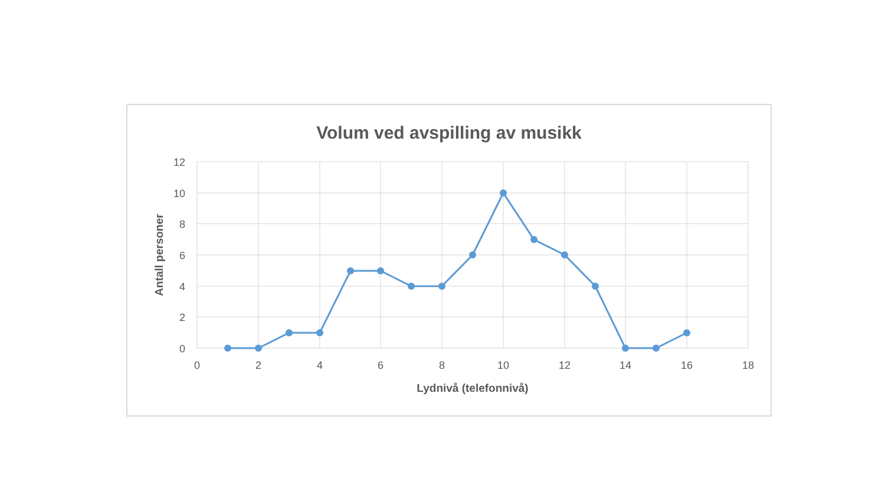Volum ved avspilling av musikk
12
10
8
6
4
2
0
0
2
4
6
8
10
12
14
16
18
Lydnivå (telefonnivå)
Antall personer